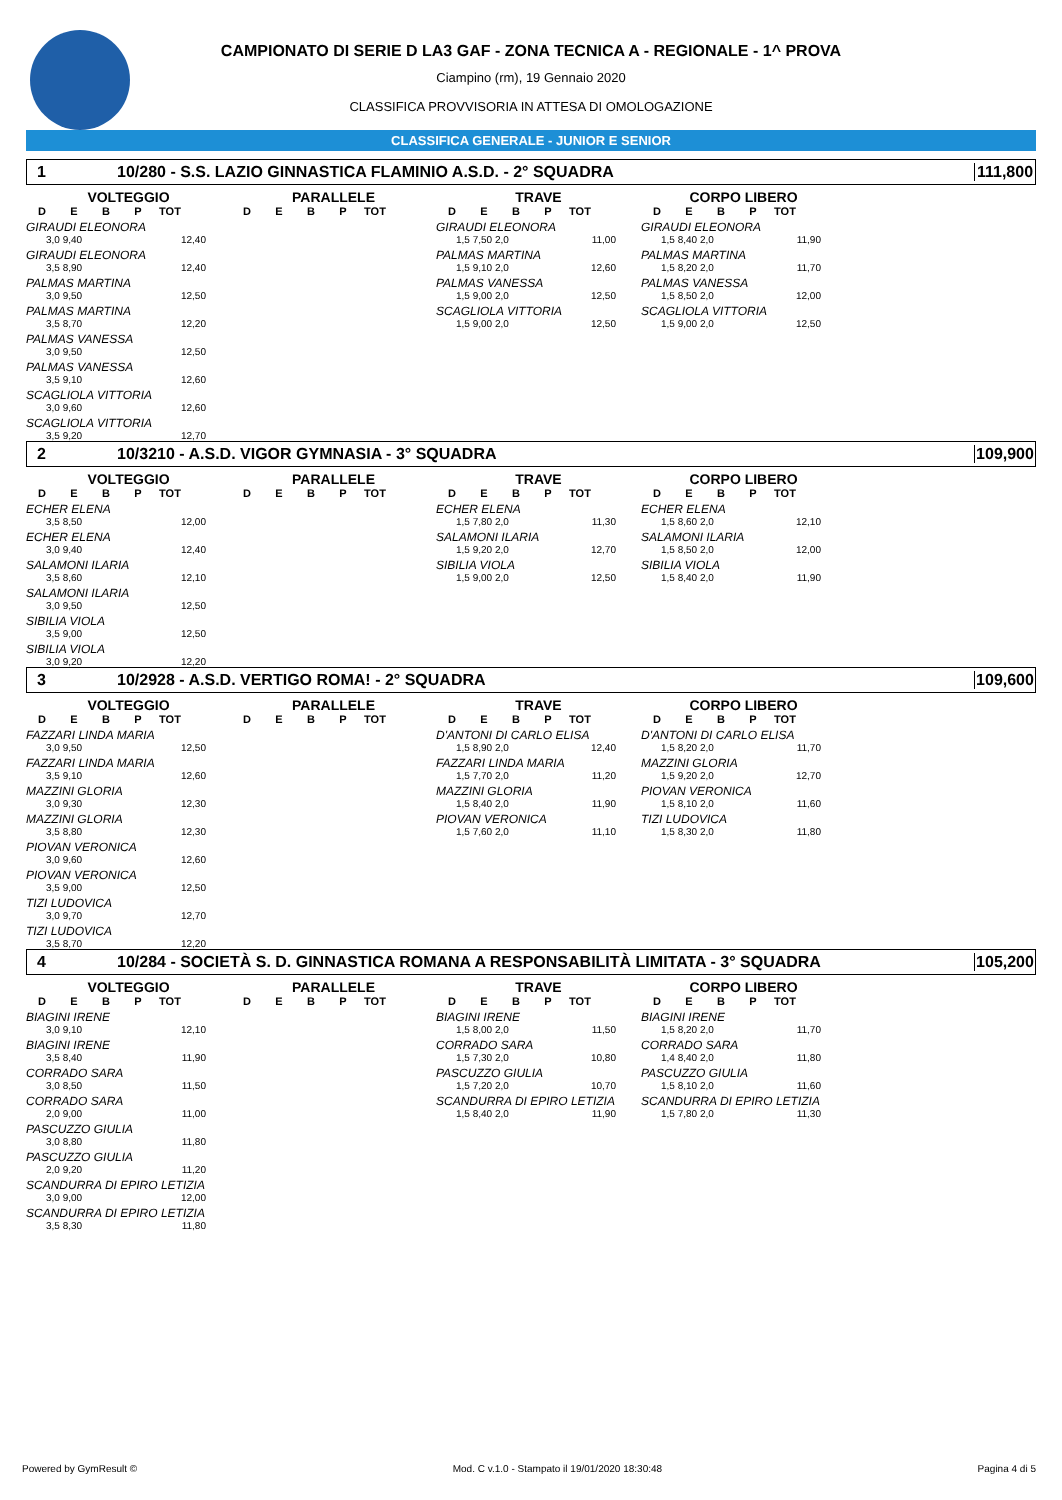CAMPIONATO DI SERIE D LA3 GAF - ZONA TECNICA A - REGIONALE - 1^ PROVA
Ciampino (rm), 19 Gennaio 2020
CLASSIFICA PROVVISORIA IN ATTESA DI OMOLOGAZIONE
CLASSIFICA GENERALE - JUNIOR E SENIOR
1 10/280 - S.S. LAZIO GINNASTICA FLAMINIO A.S.D. - 2° SQUADRA 111,800
VOLTEGGIO
DEBP TOT
GIRAUDI ELEONORA
3,0 9,40 12,40
GIRAUDI ELEONORA
3,5 8,90 12,40
PALMAS MARTINA
3,0 9,50 12,50
PALMAS MARTINA
3,5 8,70 12,20
PALMAS VANESSA
3,0 9,50 12,50
PALMAS VANESSA
3,5 9,10 12,60
SCAGLIOLA VITTORIA
3,0 9,60 12,60
SCAGLIOLA VITTORIA
3,5 9,20 12,70
PARALLELE
DEBP TOT
TRAVE
DEBP TOT
GIRAUDI ELEONORA
1,5 7,50 2,0 11,00
PALMAS MARTINA
1,5 9,10 2,0 12,60
PALMAS VANESSA
1,5 9,00 2,0 12,50
SCAGLIOLA VITTORIA
1,5 9,00 2,0 12,50
CORPO LIBERO
DEBP TOT
GIRAUDI ELEONORA
1,5 8,40 2,0 11,90
PALMAS MARTINA
1,5 8,20 2,0 11,70
PALMAS VANESSA
1,5 8,50 2,0 12,00
SCAGLIOLA VITTORIA
1,5 9,00 2,0 12,50
2 10/3210 - A.S.D. VIGOR GYMNASIA - 3° SQUADRA 109,900
VOLTEGGIO
DEBP TOT
ECHER ELENA
3,5 8,50 12,00
ECHER ELENA
3,0 9,40 12,40
SALAMONI ILARIA
3,5 8,60 12,10
SALAMONI ILARIA
3,0 9,50 12,50
SIBILIA VIOLA
3,5 9,00 12,50
SIBILIA VIOLA
3,0 9,20 12,20
PARALLELE
DEBP TOT
TRAVE
DEBP TOT
ECHER ELENA
1,5 7,80 2,0 11,30
SALAMONI ILARIA
1,5 9,20 2,0 12,70
SIBILIA VIOLA
1,5 9,00 2,0 12,50
CORPO LIBERO
DEBP TOT
ECHER ELENA
1,5 8,60 2,0 12,10
SALAMONI ILARIA
1,5 8,50 2,0 12,00
SIBILIA VIOLA
1,5 8,40 2,0 11,90
3 10/2928 - A.S.D. VERTIGO ROMA! - 2° SQUADRA 109,600
VOLTEGGIO
DEBP TOT
FAZZARI LINDA MARIA
3,0 9,50 12,50
FAZZARI LINDA MARIA
3,5 9,10 12,60
MAZZINI GLORIA
3,0 9,30 12,30
MAZZINI GLORIA
3,5 8,80 12,30
PIOVAN VERONICA
3,0 9,60 12,60
PIOVAN VERONICA
3,5 9,00 12,50
TIZI LUDOVICA
3,0 9,70 12,70
TIZI LUDOVICA
3,5 8,70 12,20
PARALLELE
DEBP TOT
TRAVE
DEBP TOT
D'ANTONI DI CARLO ELISA
1,5 8,90 2,0 12,40
FAZZARI LINDA MARIA
1,5 7,70 2,0 11,20
MAZZINI GLORIA
1,5 8,40 2,0 11,90
PIOVAN VERONICA
1,5 7,60 2,0 11,10
CORPO LIBERO
DEBP TOT
D'ANTONI DI CARLO ELISA
1,5 8,20 2,0 11,70
MAZZINI GLORIA
1,5 9,20 2,0 12,70
PIOVAN VERONICA
1,5 8,10 2,0 11,60
TIZI LUDOVICA
1,5 8,30 2,0 11,80
4 10/284 - SOCIETÀ S. D. GINNASTICA ROMANA A RESPONSABILITÀ LIMITATA - 3° SQUADRA 105,200
VOLTEGGIO
DEBP TOT
BIAGINI IRENE
3,0 9,10 12,10
BIAGINI IRENE
3,5 8,40 11,90
CORRADO SARA
3,0 8,50 11,50
CORRADO SARA
2,0 9,00 11,00
PASCUZZO GIULIA
3,0 8,80 11,80
PASCUZZO GIULIA
2,0 9,20 11,20
SCANDURRA DI EPIRO LETIZIA
3,0 9,00 12,00
SCANDURRA DI EPIRO LETIZIA
3,5 8,30 11,80
PARALLELE
DEBP TOT
TRAVE
DEBP TOT
BIAGINI IRENE
1,5 8,00 2,0 11,50
CORRADO SARA
1,5 7,30 2,0 10,80
PASCUZZO GIULIA
1,5 7,20 2,0 10,70
SCANDURRA DI EPIRO LETIZIA
1,5 8,40 2,0 11,90
CORPO LIBERO
DEBP TOT
BIAGINI IRENE
1,5 8,20 2,0 11,70
CORRADO SARA
1,4 8,40 2,0 11,80
PASCUZZO GIULIA
1,5 8,10 2,0 11,60
SCANDURRA DI EPIRO LETIZIA
1,5 7,80 2,0 11,30
Powered by GymResult © Mod. C v.1.0 - Stampato il 19/01/2020 18:30:48 Pagina 4 di 5